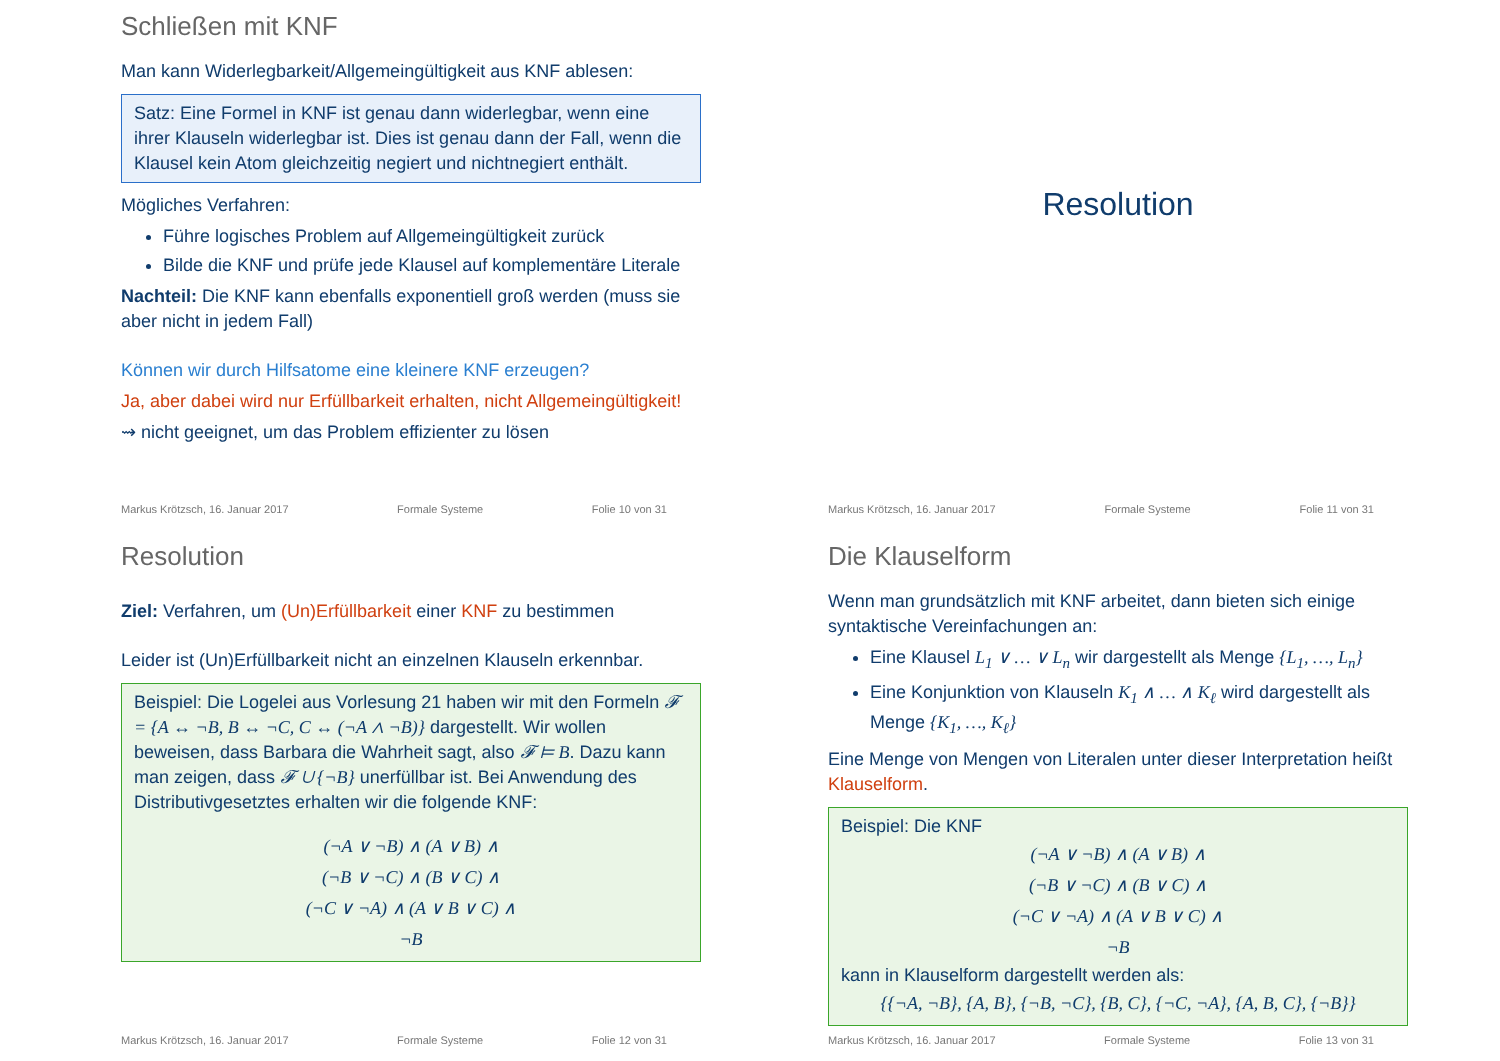Schließen mit KNF
Man kann Widerlegbarkeit/Allgemeingültigkeit aus KNF ablesen:
Satz: Eine Formel in KNF ist genau dann widerlegbar, wenn eine ihrer Klauseln widerlegbar ist. Dies ist genau dann der Fall, wenn die Klausel kein Atom gleichzeitig negiert und nichtnegiert enthält.
Mögliches Verfahren:
Führe logisches Problem auf Allgemeingültigkeit zurück
Bilde die KNF und prüfe jede Klausel auf komplementäre Literale
Nachteil: Die KNF kann ebenfalls exponentiell groß werden (muss sie aber nicht in jedem Fall)
Können wir durch Hilfsatome eine kleinere KNF erzeugen?
Ja, aber dabei wird nur Erfüllbarkeit erhalten, nicht Allgemeingültigkeit!
⇝ nicht geeignet, um das Problem effizienter zu lösen
Markus Krötzsch, 16. Januar 2017 Formale Systeme Folie 10 von 31
Resolution
Markus Krötzsch, 16. Januar 2017 Formale Systeme Folie 11 von 31
Resolution
Ziel: Verfahren, um (Un)Erfüllbarkeit einer KNF zu bestimmen
Leider ist (Un)Erfüllbarkeit nicht an einzelnen Klauseln erkennbar.
Beispiel: Die Logelei aus Vorlesung 21 haben wir mit den Formeln 𝓕 = {A ↔ ¬B, B ↔ ¬C, C ↔ (¬A ∧ ¬B)} dargestellt. Wir wollen beweisen, dass Barbara die Wahrheit sagt, also 𝓕 ⊨ B. Dazu kann man zeigen, dass 𝓕 ∪ {¬B} unerfüllbar ist. Bei Anwendung des Distributivgesetztes erhalten wir die folgende KNF:
(¬A ∨ ¬B) ∧ (A ∨ B) ∧
(¬B ∨ ¬C) ∧ (B ∨ C) ∧
(¬C ∨ ¬A) ∧ (A ∨ B ∨ C) ∧
¬B
Markus Krötzsch, 16. Januar 2017 Formale Systeme Folie 12 von 31
Die Klauselform
Wenn man grundsätzlich mit KNF arbeitet, dann bieten sich einige syntaktische Vereinfachungen an:
Eine Klausel L<sub>1</sub> ∨ … ∨ L<sub>n</sub> wir dargestellt als Menge {L<sub>1</sub>, …, L<sub>n</sub>}
Eine Konjunktion von Klauseln K<sub>1</sub> ∧ … ∧ K<sub>ℓ</sub> wird dargestellt als Menge {K<sub>1</sub>, …, K<sub>ℓ</sub>}
Eine Menge von Mengen von Literalen unter dieser Interpretation heißt Klauselform.
Beispiel: Die KNF
(¬A ∨ ¬B) ∧ (A ∨ B) ∧
(¬B ∨ ¬C) ∧ (B ∨ C) ∧
(¬C ∨ ¬A) ∧ (A ∨ B ∨ C) ∧
¬B
kann in Klauselform dargestellt werden als:
{{¬A, ¬B}, {A, B}, {¬B, ¬C}, {B, C}, {¬C, ¬A}, {A, B, C}, {¬B}}
Markus Krötzsch, 16. Januar 2017 Formale Systeme Folie 13 von 31